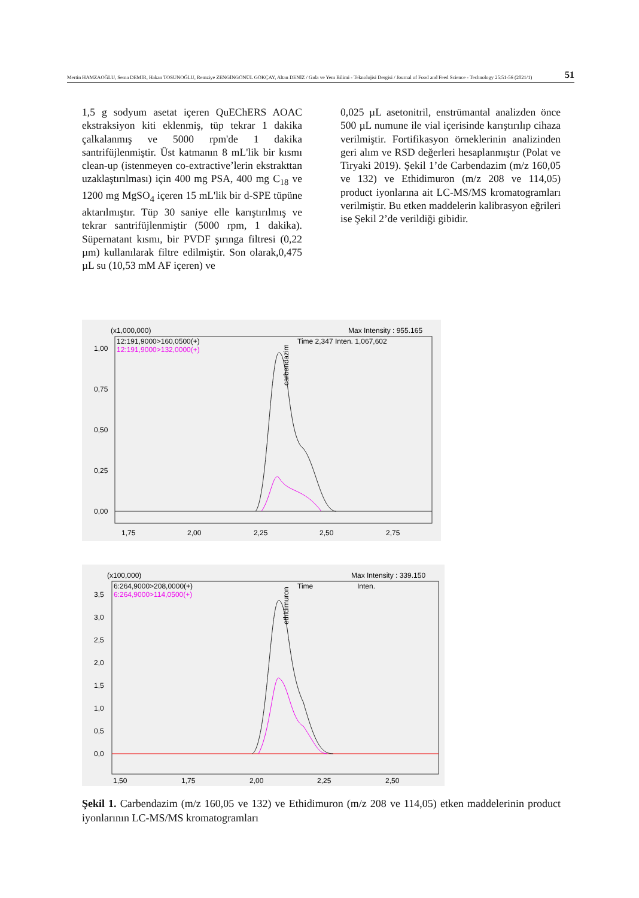Mertin HAMZAOĞLU, Sema DEMİR, Hakan TOSUNOĞLU, Remziye ZENGİNGÖNÜL GÖKÇAY, Altan DENİZ / Gıda ve Yem Bilimi - Teknolojisi Dergisi / Journal of Food and Feed Science - Technology 25:51-56 (2021/1) 51
1,5 g sodyum asetat içeren QuEChERS AOAC ekstraksiyon kiti eklenmiş, tüp tekrar 1 dakika çalkalanmış ve 5000 rpm'de 1 dakika santrifüjlenmiştir. Üst katmanın 8 mL'lik bir kısmı clean-up (istenmeyen co-extractive’lerin ekstrakttan uzaklaştırılması) için 400 mg PSA, 400 mg C<sub>18</sub> ve 1200 mg MgSO<sub>4</sub> içeren 15 mL'lik bir d-SPE tüpüne aktarılmıştır. Tüp 30 saniye elle karıştırılmış ve tekrar santrifüjlenmiştir (5000 rpm, 1 dakika). Süpernatant kısmı, bir PVDF şırınga filtresi (0,22 µm) kullanılarak filtre edilmiştir. Son olarak,0,475 µL su (10,53 mM AF içeren) ve
0,025 µL asetonitril, enstrümantal analizden önce 500 µL numune ile vial içerisinde karıştırılıp cihaza verilmiştir. Fortifikasyon örneklerinin analizinden geri alım ve RSD değerleri hesaplanmıştır (Polat ve Tiryaki 2019). Şekil 1’de Carbendazim (m/z 160,05 ve 132) ve Ethidimuron (m/z 208 ve 114,05) product iyonlarına ait LC-MS/MS kromatogramları verilmiştir. Bu etken maddelerin kalibrasyon eğrileri ise Şekil 2’de verildiği gibidir.
(x1,000,000)
Max Intensity : 955.165
12:191,9000>160,0500(+)
12:191,9000>132,0000(+)
Time 2,347 Inten. 1,067,602
1,00
0,75
0,50
0,25
0,00
1,75
2,00
2,25
2,50
2,75
carbendazim
(x100,000)
Max Intensity : 339.150
6:264,9000>208,0000(+)
6:264,9000>114,0500(+)
Time
Inten.
3,5
3,0
2,5
2,0
1,5
1,0
0,5
0,0
1,50
1,75
2,00
2,25
2,50
ethidimuron
Şekil 1. Carbendazim (m/z 160,05 ve 132) ve Ethidimuron (m/z 208 ve 114,05) etken maddelerinin product iyonlarının LC-MS/MS kromatogramları